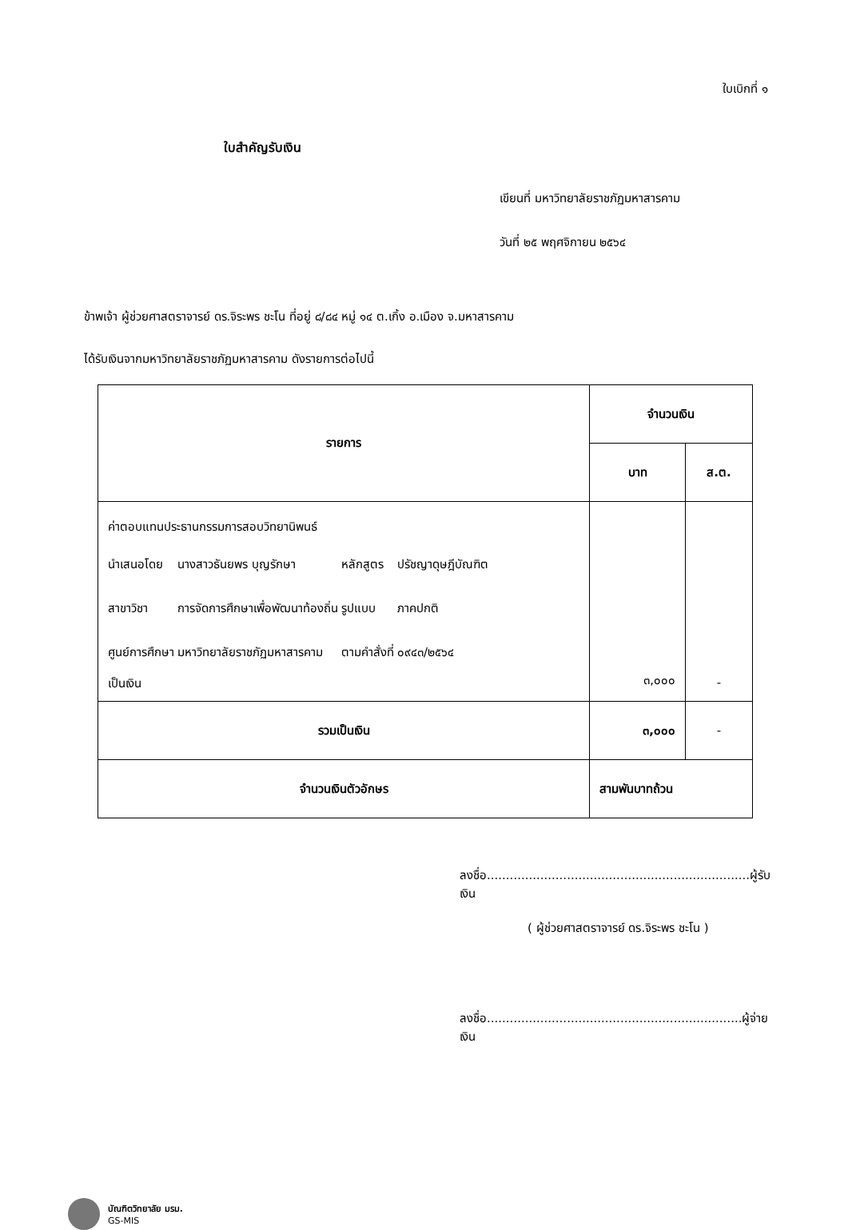ใบเบิกที่ ๑
ใบสำคัญรับเงิน
เขียนที่ มหาวิทยาลัยราชภัฏมหาสารคาม
วันที่ ๒๕ พฤศจิกายน ๒๕๖๔
ข้าพเจ้า ผู้ช่วยศาสตราจารย์ ดร.จิระพร ชะโน ที่อยู่ ๘/๘๔ หมู่ ๑๔ ต.เกิ้ง อ.เมือง จ.มหาสารคาม
ได้รับเงินจากมหาวิทยาลัยราชภัฏมหาสารคาม ดังรายการต่อไปนี้
| รายการ | จำนวนเงิน | |
| --- | --- | --- |
| | บาท | ส.ต. |
| ค่าตอบแทนประธานกรรมการสอบวิทยานิพนธ์ / นำเสนอโดย / นางสาวธันยพร บุญรักษา / หลักสูตร / ปรัชญาดุษฎีบัณฑิต / / สาขาวิชา / การจัดการศึกษาเพื่อพัฒนาท้องถิ่น / รูปแบบ / ภาคปกติ / / ศูนย์การศึกษา / มหาวิทยาลัยราชภัฏมหาสารคาม / ตามคำสั่งที่ / ๐๙๔๓/๒๕๖๔ / เป็นเงิน | ๓,๐๐๐ | - |
| รวมเป็นเงิน | ๓,๐๐๐ | - |
| จำนวนเงินตัวอักษร | สามพันบาทถ้วน | |
ลงชื่อ.....................................................................ผู้รับเงิน
( ผู้ช่วยศาสตราจารย์ ดร.จิระพร ชะโน )
ลงชื่อ...................................................................ผู้จ่ายเงิน
บัณฑิตวิทยาลัย มรม.
GS-MIS